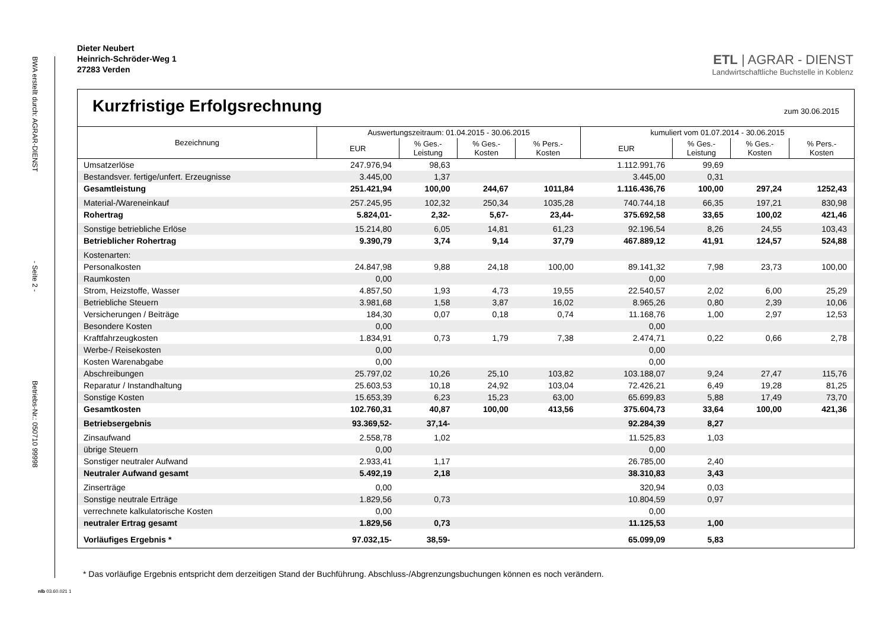BWA erstellt durch: AGRAR-DIENST
- Seite 2 -
Betriebs-Nr.: 050710 99998
Dieter Neubert
Heinrich-Schröder-Weg 1
27283 Verden
ETL | AGRAR - DIENST
Landwirtschaftliche Buchstelle in Koblenz
Kurzfristige Erfolgsrechnung
zum 30.06.2015
| Bezeichnung | Auswertungszeitraum: 01.04.2015 - 30.06.2015 | | | | kumuliert vom 01.07.2014 - 30.06.2015 | | | |
| --- | --- | --- | --- | --- | --- | --- | --- | --- |
| | EUR | % Ges.- Leistung | % Ges.- Kosten | % Pers.- Kosten | EUR | % Ges.- Leistung | % Ges.- Kosten | % Pers.- Kosten |
| Umsatzerlöse | 247.976,94 | 98,63 | | | 1.112.991,76 | 99,69 | | |
| Bestandsver. fertige/unfert. Erzeugnisse | 3.445,00 | 1,37 | | | 3.445,00 | 0,31 | | |
| Gesamtleistung | 251.421,94 | 100,00 | 244,67 | 1011,84 | 1.116.436,76 | 100,00 | 297,24 | 1252,43 |
| Material-/Wareneinkauf | 257.245,95 | 102,32 | 250,34 | 1035,28 | 740.744,18 | 66,35 | 197,21 | 830,98 |
| Rohertrag | 5.824,01- | 2,32- | 5,67- | 23,44- | 375.692,58 | 33,65 | 100,02 | 421,46 |
| Sonstige betriebliche Erlöse | 15.214,80 | 6,05 | 14,81 | 61,23 | 92.196,54 | 8,26 | 24,55 | 103,43 |
| Betrieblicher Rohertrag | 9.390,79 | 3,74 | 9,14 | 37,79 | 467.889,12 | 41,91 | 124,57 | 524,88 |
| Kostenarten: | | | | | | | | |
| Personalkosten | 24.847,98 | 9,88 | 24,18 | 100,00 | 89.141,32 | 7,98 | 23,73 | 100,00 |
| Raumkosten | 0,00 | | | | 0,00 | | | |
| Strom, Heizstoffe, Wasser | 4.857,50 | 1,93 | 4,73 | 19,55 | 22.540,57 | 2,02 | 6,00 | 25,29 |
| Betriebliche Steuern | 3.981,68 | 1,58 | 3,87 | 16,02 | 8.965,26 | 0,80 | 2,39 | 10,06 |
| Versicherungen / Beiträge | 184,30 | 0,07 | 0,18 | 0,74 | 11.168,76 | 1,00 | 2,97 | 12,53 |
| Besondere Kosten | 0,00 | | | | 0,00 | | | |
| Kraftfahrzeugkosten | 1.834,91 | 0,73 | 1,79 | 7,38 | 2.474,71 | 0,22 | 0,66 | 2,78 |
| Werbe-/ Reisekosten | 0,00 | | | | 0,00 | | | |
| Kosten Warenabgabe | 0,00 | | | | 0,00 | | | |
| Abschreibungen | 25.797,02 | 10,26 | 25,10 | 103,82 | 103.188,07 | 9,24 | 27,47 | 115,76 |
| Reparatur / Instandhaltung | 25.603,53 | 10,18 | 24,92 | 103,04 | 72.426,21 | 6,49 | 19,28 | 81,25 |
| Sonstige Kosten | 15.653,39 | 6,23 | 15,23 | 63,00 | 65.699,83 | 5,88 | 17,49 | 73,70 |
| Gesamtkosten | 102.760,31 | 40,87 | 100,00 | 413,56 | 375.604,73 | 33,64 | 100,00 | 421,36 |
| Betriebsergebnis | 93.369,52- | 37,14- | | | 92.284,39 | 8,27 | | |
| Zinsaufwand | 2.558,78 | 1,02 | | | 11.525,83 | 1,03 | | |
| übrige Steuern | 0,00 | | | | 0,00 | | | |
| Sonstiger neutraler Aufwand | 2.933,41 | 1,17 | | | 26.785,00 | 2,40 | | |
| Neutraler Aufwand gesamt | 5.492,19 | 2,18 | | | 38.310,83 | 3,43 | | |
| Zinserträge | 0,00 | | | | 320,94 | 0,03 | | |
| Sonstige neutrale Erträge | 1.829,56 | 0,73 | | | 10.804,59 | 0,97 | | |
| verrechnete kalkulatorische Kosten | 0,00 | | | | 0,00 | | | |
| neutraler Ertrag gesamt | 1.829,56 | 0,73 | | | 11.125,53 | 1,00 | | |
| Vorläufiges Ergebnis * | 97.032,15- | 38,59- | | | 65.099,09 | 5,83 | | |
* Das vorläufige Ergebnis entspricht dem derzeitigen Stand der Buchführung. Abschluss-/Abgrenzungsbuchungen können es noch verändern.
nlb 03.60.021 1